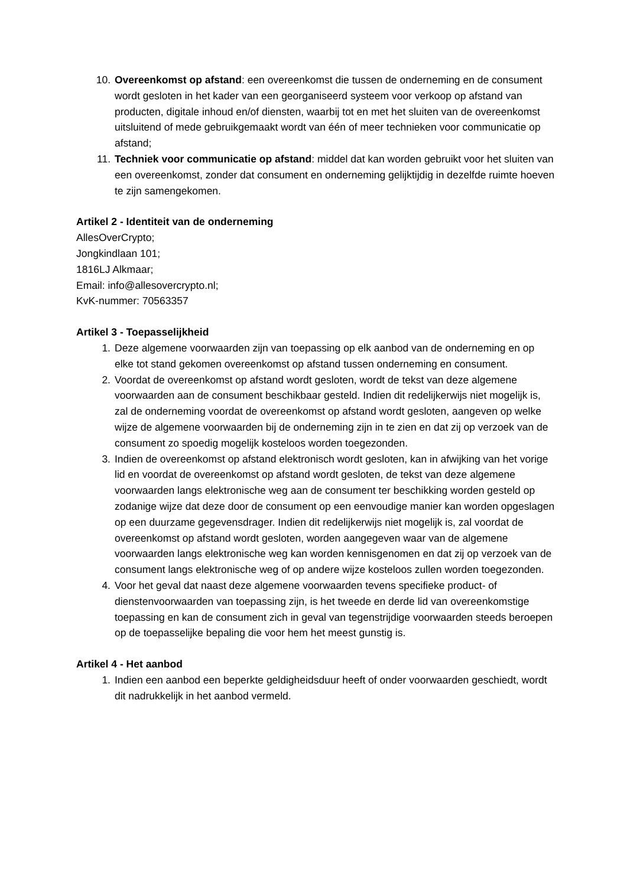10. Overeenkomst op afstand: een overeenkomst die tussen de onderneming en de consument wordt gesloten in het kader van een georganiseerd systeem voor verkoop op afstand van producten, digitale inhoud en/of diensten, waarbij tot en met het sluiten van de overeenkomst uitsluitend of mede gebruikgemaakt wordt van één of meer technieken voor communicatie op afstand;
11. Techniek voor communicatie op afstand: middel dat kan worden gebruikt voor het sluiten van een overeenkomst, zonder dat consument en onderneming gelijktijdig in dezelfde ruimte hoeven te zijn samengekomen.
Artikel 2 - Identiteit van de onderneming
AllesOverCrypto;
Jongkindlaan 101;
1816LJ Alkmaar;
Email: info@allesovercrypto.nl;
KvK-nummer: 70563357
Artikel 3 - Toepasselijkheid
1. Deze algemene voorwaarden zijn van toepassing op elk aanbod van de onderneming en op elke tot stand gekomen overeenkomst op afstand tussen onderneming en consument.
2. Voordat de overeenkomst op afstand wordt gesloten, wordt de tekst van deze algemene voorwaarden aan de consument beschikbaar gesteld. Indien dit redelijkerwijs niet mogelijk is, zal de onderneming voordat de overeenkomst op afstand wordt gesloten, aangeven op welke wijze de algemene voorwaarden bij de onderneming zijn in te zien en dat zij op verzoek van de consument zo spoedig mogelijk kosteloos worden toegezonden.
3. Indien de overeenkomst op afstand elektronisch wordt gesloten, kan in afwijking van het vorige lid en voordat de overeenkomst op afstand wordt gesloten, de tekst van deze algemene voorwaarden langs elektronische weg aan de consument ter beschikking worden gesteld op zodanige wijze dat deze door de consument op een eenvoudige manier kan worden opgeslagen op een duurzame gegevensdrager. Indien dit redelijkerwijs niet mogelijk is, zal voordat de overeenkomst op afstand wordt gesloten, worden aangegeven waar van de algemene voorwaarden langs elektronische weg kan worden kennisgenomen en dat zij op verzoek van de consument langs elektronische weg of op andere wijze kosteloos zullen worden toegezonden.
4. Voor het geval dat naast deze algemene voorwaarden tevens specifieke product- of dienstenvoorwaarden van toepassing zijn, is het tweede en derde lid van overeenkomstige toepassing en kan de consument zich in geval van tegenstrijdige voorwaarden steeds beroepen op de toepasselijke bepaling die voor hem het meest gunstig is.
Artikel 4 - Het aanbod
1. Indien een aanbod een beperkte geldigheidsduur heeft of onder voorwaarden geschiedt, wordt dit nadrukkelijk in het aanbod vermeld.